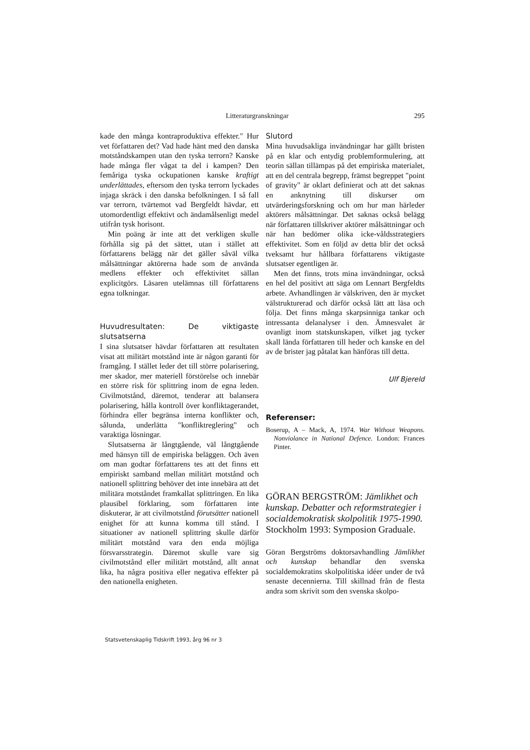Litteraturgranskningar 295
kade den många kontraproduktiva effekter." Hur vet författaren det? Vad hade hänt med den danska motståndskampen utan den tyska terrorn? Kanske hade många fler vågat ta del i kampen? Den femåriga tyska ockupationen kanske kraftigt underlättades, eftersom den tyska terrorn lyckades injaga skräck i den danska befolkningen. I så fall var terrorn, tvärtemot vad Bergfeldt hävdar, ett utomordentligt effektivt och ändamålsenligt medel utifrån tysk horisont.
Min poäng är inte att det verkligen skulle förhålla sig på det sättet, utan i stället att författarens belägg när det gäller såväl vilka målsättningar aktörerna hade som de använda medlens effekter och effektivitet sällan explicitgörs. Läsaren utelämnas till författarens egna tolkningar.
Huvudresultaten: De viktigaste slutsatserna
I sina slutsatser hävdar författaren att resultaten visat att militärt motstånd inte är någon garanti för framgång. I stället leder det till större polarisering, mer skador, mer materiell förstörelse och innebär en större risk för splittring inom de egna leden. Civilmotstånd, däremot, tenderar att balansera polarisering, hålla kontroll över konfliktagerandet, förhindra eller begränsa interna konflikter och, sålunda, underlätta "konfliktreglering" och varaktiga lösningar.
Slutsatserna är långtgående, väl långtgående med hänsyn till de empiriska beläggen. Och även om man godtar författarens tes att det finns ett empiriskt samband mellan militärt motstånd och nationell splittring behöver det inte innebära att det militära motståndet framkallat splittringen. En lika plausibel förklaring, som författaren inte diskuterar, är att civilmotstånd förutsätter nationell enighet för att kunna komma till stånd. I situationer av nationell splittring skulle därför militärt motstånd vara den enda möjliga försvarsstrategin. Däremot skulle vare sig civilmotstånd eller militärt motstånd, allt annat lika, ha några positiva eller negativa effekter på den nationella enigheten.
Slutord
Mina huvudsakliga invändningar har gällt bristen på en klar och entydig problemformulering, att teorin sällan tillämpas på det empiriska materialet, att en del centrala begrepp, främst begreppet "point of gravity" är oklart definierat och att det saknas en anknytning till diskurser om utvärderingsforskning och om hur man härleder aktörers målsättningar. Det saknas också belägg när författaren tillskriver aktörer målsättningar och när han bedömer olika icke-våldsstrategiers effektivitet. Som en följd av detta blir det också tveksamt hur hållbara författarens viktigaste slutsatser egentligen är.
Men det finns, trots mina invändningar, också en hel del positivt att säga om Lennart Bergfeldts arbete. Avhandlingen är välskriven, den är mycket välstrukturerad och därför också lätt att läsa och följa. Det finns många skarpsinniga tankar och intressanta delanalyser i den. Ämnesvalet är ovanligt inom statskunskapen, vilket jag tycker skall lända författaren till heder och kanske en del av de brister jag påtalat kan hänföras till detta.
Ulf Bjereld
Referenser:
Boserup, A – Mack, A, 1974. War Without Weapons. Nonviolance in National Defence. London: Frances Pinter.
GÖRAN BERGSTRÖM: Jämlikhet och kunskap. Debatter och reformstrategier i socialdemokratisk skolpolitik 1975-1990. Stockholm 1993: Symposion Graduale.
Göran Bergströms doktorsavhandling Jämlikhet och kunskap behandlar den svenska socialdemokratins skolpolitiska idéer under de två senaste decennierna. Till skillnad från de flesta andra som skrivit som den svenska skolpo-
Statsvetenskaplig Tidskrift 1993, årg 96 nr 3